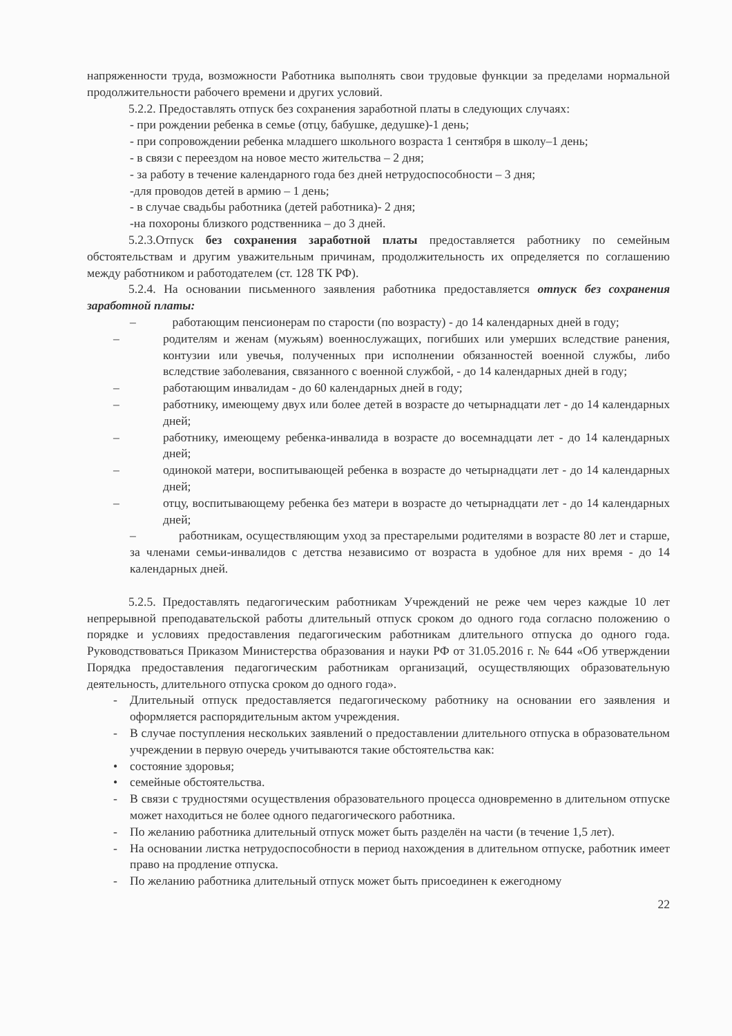напряженности труда, возможности Работника выполнять свои трудовые функции за пределами нормальной продолжительности рабочего времени и других условий.
5.2.2. Предоставлять отпуск без сохранения заработной платы в следующих случаях:
- при рождении ребенка в семье (отцу, бабушке, дедушке)-1 день;
- при сопровождении ребенка младшего школьного возраста 1 сентября в школу–1 день;
- в связи с переездом на новое место жительства – 2 дня;
- за работу в течение календарного года без дней нетрудоспособности – 3 дня;
-для проводов детей в армию – 1 день;
- в случае свадьбы работника (детей работника)- 2 дня;
-на похороны близкого родственника – до 3 дней.
5.2.3.Отпуск без сохранения заработной платы предоставляется работнику по семейным обстоятельствам и другим уважительным причинам, продолжительность их определяется по соглашению между работником и работодателем (ст. 128 ТК РФ).
5.2.4. На основании письменного заявления работника предоставляется отпуск без сохранения заработной платы:
– работающим пенсионерам по старости (по возрасту) - до 14 календарных дней в году;
– родителям и женам (мужьям) военнослужащих, погибших или умерших вследствие ранения, контузии или увечья, полученных при исполнении обязанностей военной службы, либо вследствие заболевания, связанного с военной службой, - до 14 календарных дней в году;
– работающим инвалидам - до 60 календарных дней в году;
– работнику, имеющему двух или более детей в возрасте до четырнадцати лет - до 14 календарных дней;
– работнику, имеющему ребенка-инвалида в возрасте до восемнадцати лет - до 14 календарных дней;
– одинокой матери, воспитывающей ребенка в возрасте до четырнадцати лет - до 14 календарных дней;
– отцу, воспитывающему ребенка без матери в возрасте до четырнадцати лет - до 14 календарных дней;
– работникам, осуществляющим уход за престарелыми родителями в возрасте 80 лет и старше, за членами семьи-инвалидов с детства независимо от возраста в удобное для них время - до 14 календарных дней.
5.2.5. Предоставлять педагогическим работникам Учреждений не реже чем через каждые 10 лет непрерывной преподавательской работы длительный отпуск сроком до одного года согласно положению о порядке и условиях предоставления педагогическим работникам длительного отпуска до одного года. Руководствоваться Приказом Министерства образования и науки РФ от 31.05.2016 г. № 644 «Об утверждении Порядка предоставления педагогическим работникам организаций, осуществляющих образовательную деятельность, длительного отпуска сроком до одного года».
- Длительный отпуск предоставляется педагогическому работнику на основании его заявления и оформляется распорядительным актом учреждения.
- В случае поступления нескольких заявлений о предоставлении длительного отпуска в образовательном учреждении в первую очередь учитываются такие обстоятельства как:
• состояние здоровья;
• семейные обстоятельства.
- В связи с трудностями осуществления образовательного процесса одновременно в длительном отпуске может находиться не более одного педагогического работника.
- По желанию работника длительный отпуск может быть разделён на части (в течение 1,5 лет).
- На основании листка нетрудоспособности в период нахождения в длительном отпуске, работник имеет право на продление отпуска.
- По желанию работника длительный отпуск может быть присоединен к ежегодному
22